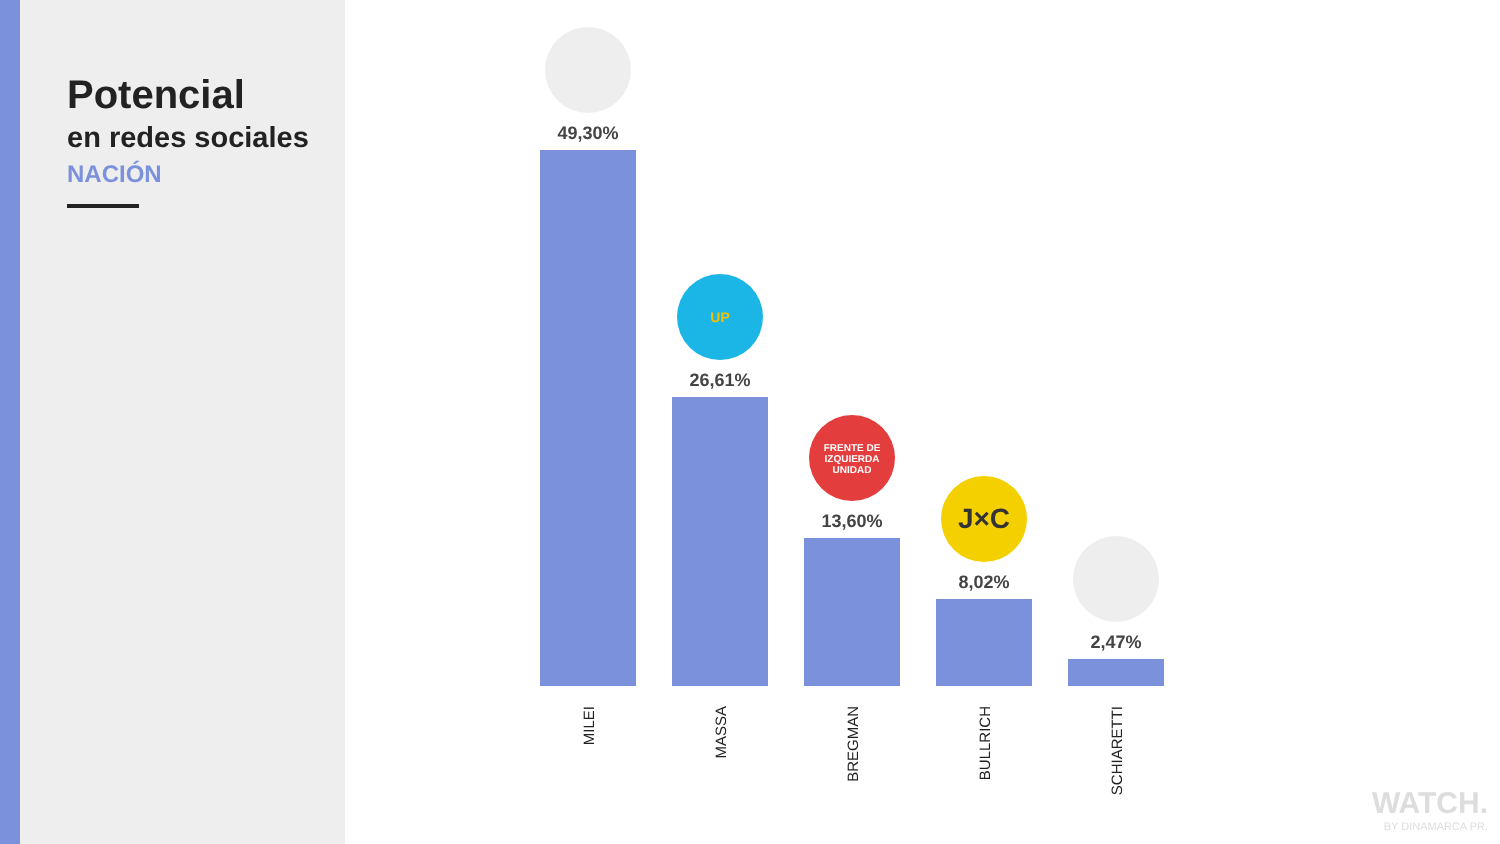Potencial
en redes sociales
NACIÓN
49,30%
MILEI
UP
26,61%
MASSA
FRENTE DE IZQUIERDA UNIDAD
13,60%
BREGMAN
J×C
8,02%
BULLRICH
2,47%
SCHIARETTI
WATCH.
BY DINAMARCA PR.